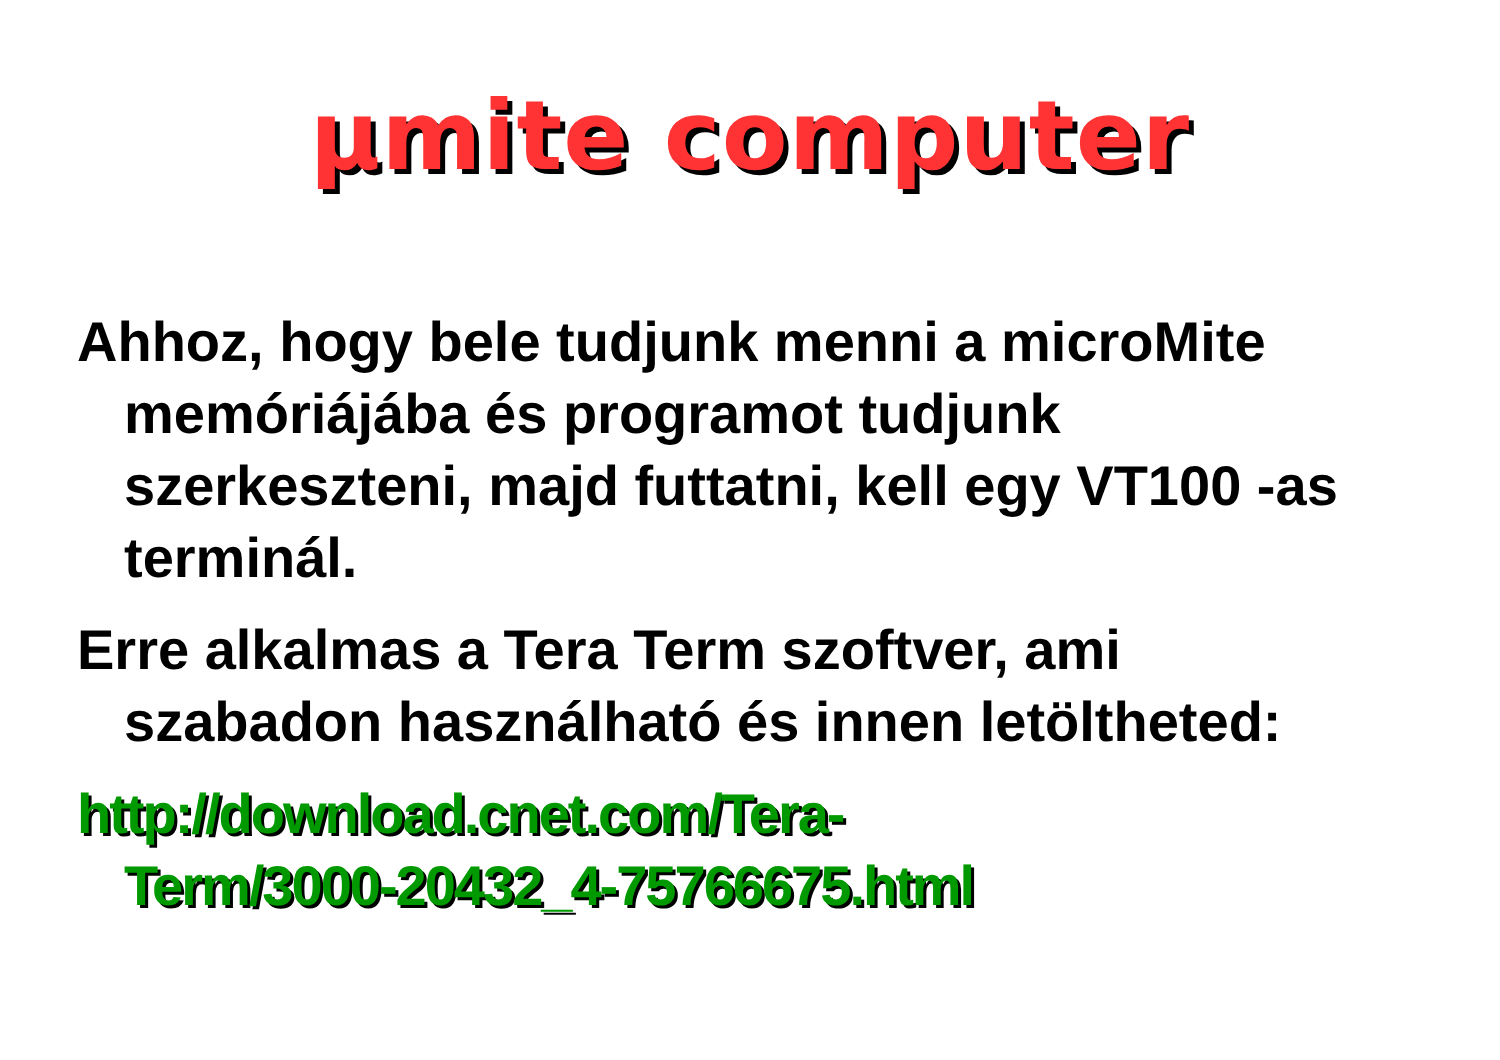µmite computer
Ahhoz, hogy bele tudjunk menni a microMite memóriájába és programot tudjunk szerkeszteni, majd futtatni, kell egy VT100 -as terminál.
Erre alkalmas a Tera Term szoftver, ami szabadon használható és innen letöltheted:
http://download.cnet.com/Tera-
Term/3000-20432_4-75766675.html